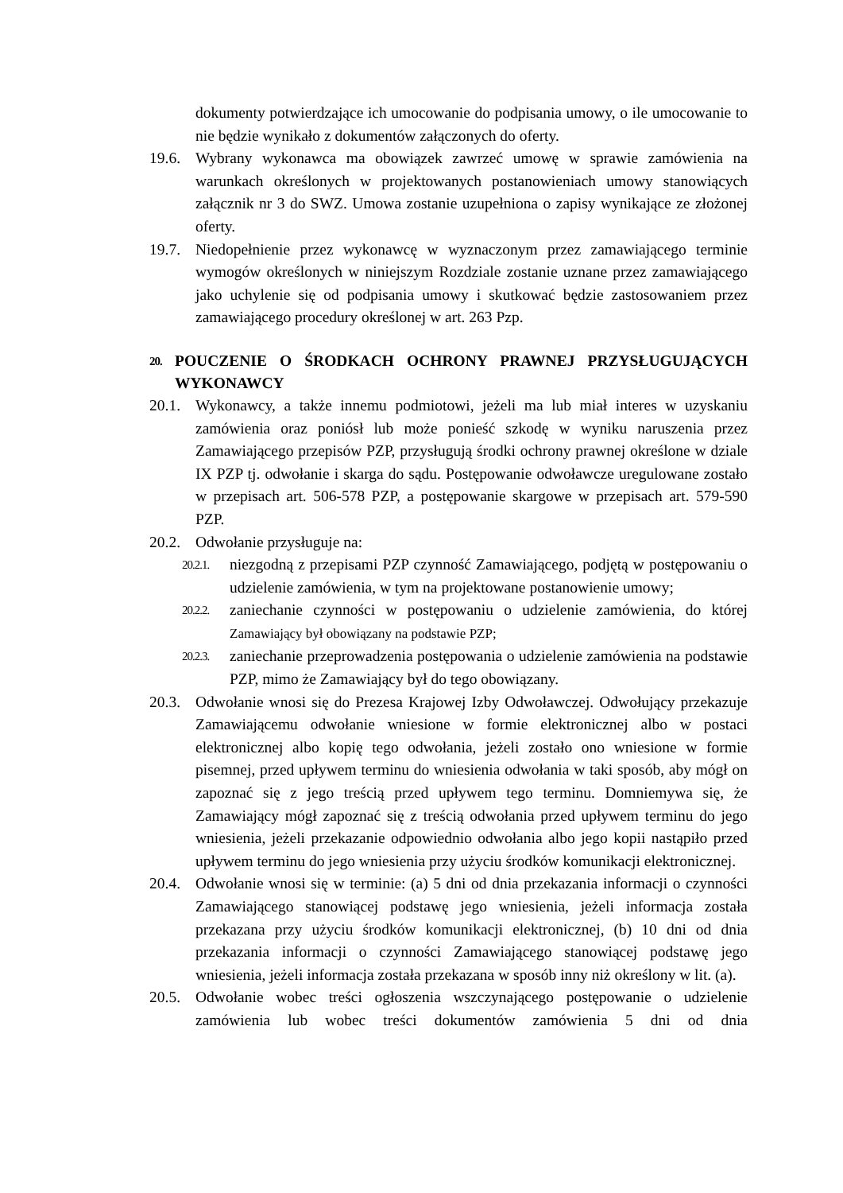dokumenty potwierdzające ich umocowanie do podpisania umowy, o ile umocowanie to nie będzie wynikało z dokumentów załączonych do oferty.
19.6.
Wybrany wykonawca ma obowiązek zawrzeć umowę w sprawie zamówienia na warunkach określonych w projektowanych postanowieniach umowy stanowiących załącznik nr 3 do SWZ. Umowa zostanie uzupełniona o zapisy wynikające ze złożonej oferty.
19.7.
Niedopełnienie przez wykonawcę w wyznaczonym przez zamawiającego terminie wymogów określonych w niniejszym Rozdziale zostanie uznane przez zamawiającego jako uchylenie się od podpisania umowy i skutkować będzie zastosowaniem przez zamawiającego procedury określonej w art. 263 Pzp.
20. POUCZENIE O ŚRODKACH OCHRONY PRAWNEJ PRZYSŁUGUJĄCYCH WYKONAWCY
20.1.
Wykonawcy, a także innemu podmiotowi, jeżeli ma lub miał interes w uzyskaniu zamówienia oraz poniósł lub może ponieść szkodę w wyniku naruszenia przez Zamawiającego przepisów PZP, przysługują środki ochrony prawnej określone w dziale IX PZP tj. odwołanie i skarga do sądu. Postępowanie odwoławcze uregulowane zostało w przepisach art. 506-578 PZP, a postępowanie skargowe w przepisach art. 579-590 PZP.
20.2.
Odwołanie przysługuje na:
20.2.1.
niezgodną z przepisami PZP czynność Zamawiającego, podjętą w postępowaniu o udzielenie zamówienia, w tym na projektowane postanowienie umowy;
20.2.2.
zaniechanie czynności w postępowaniu o udzielenie zamówienia, do której Zamawiający był obowiązany na podstawie PZP;
20.2.3.
zaniechanie przeprowadzenia postępowania o udzielenie zamówienia na podstawie PZP, mimo że Zamawiający był do tego obowiązany.
20.3.
Odwołanie wnosi się do Prezesa Krajowej Izby Odwoławczej. Odwołujący przekazuje Zamawiającemu odwołanie wniesione w formie elektronicznej albo w postaci elektronicznej albo kopię tego odwołania, jeżeli zostało ono wniesione w formie pisemnej, przed upływem terminu do wniesienia odwołania w taki sposób, aby mógł on zapoznać się z jego treścią przed upływem tego terminu. Domniemywa się, że Zamawiający mógł zapoznać się z treścią odwołania przed upływem terminu do jego wniesienia, jeżeli przekazanie odpowiednio odwołania albo jego kopii nastąpiło przed upływem terminu do jego wniesienia przy użyciu środków komunikacji elektronicznej.
20.4.
Odwołanie wnosi się w terminie: (a) 5 dni od dnia przekazania informacji o czynności Zamawiającego stanowiącej podstawę jego wniesienia, jeżeli informacja została przekazana przy użyciu środków komunikacji elektronicznej, (b) 10 dni od dnia przekazania informacji o czynności Zamawiającego stanowiącej podstawę jego wniesienia, jeżeli informacja została przekazana w sposób inny niż określony w lit. (a).
20.5.
Odwołanie wobec treści ogłoszenia wszczynającego postępowanie o udzielenie zamówienia lub wobec treści dokumentów zamówienia 5 dni od dnia